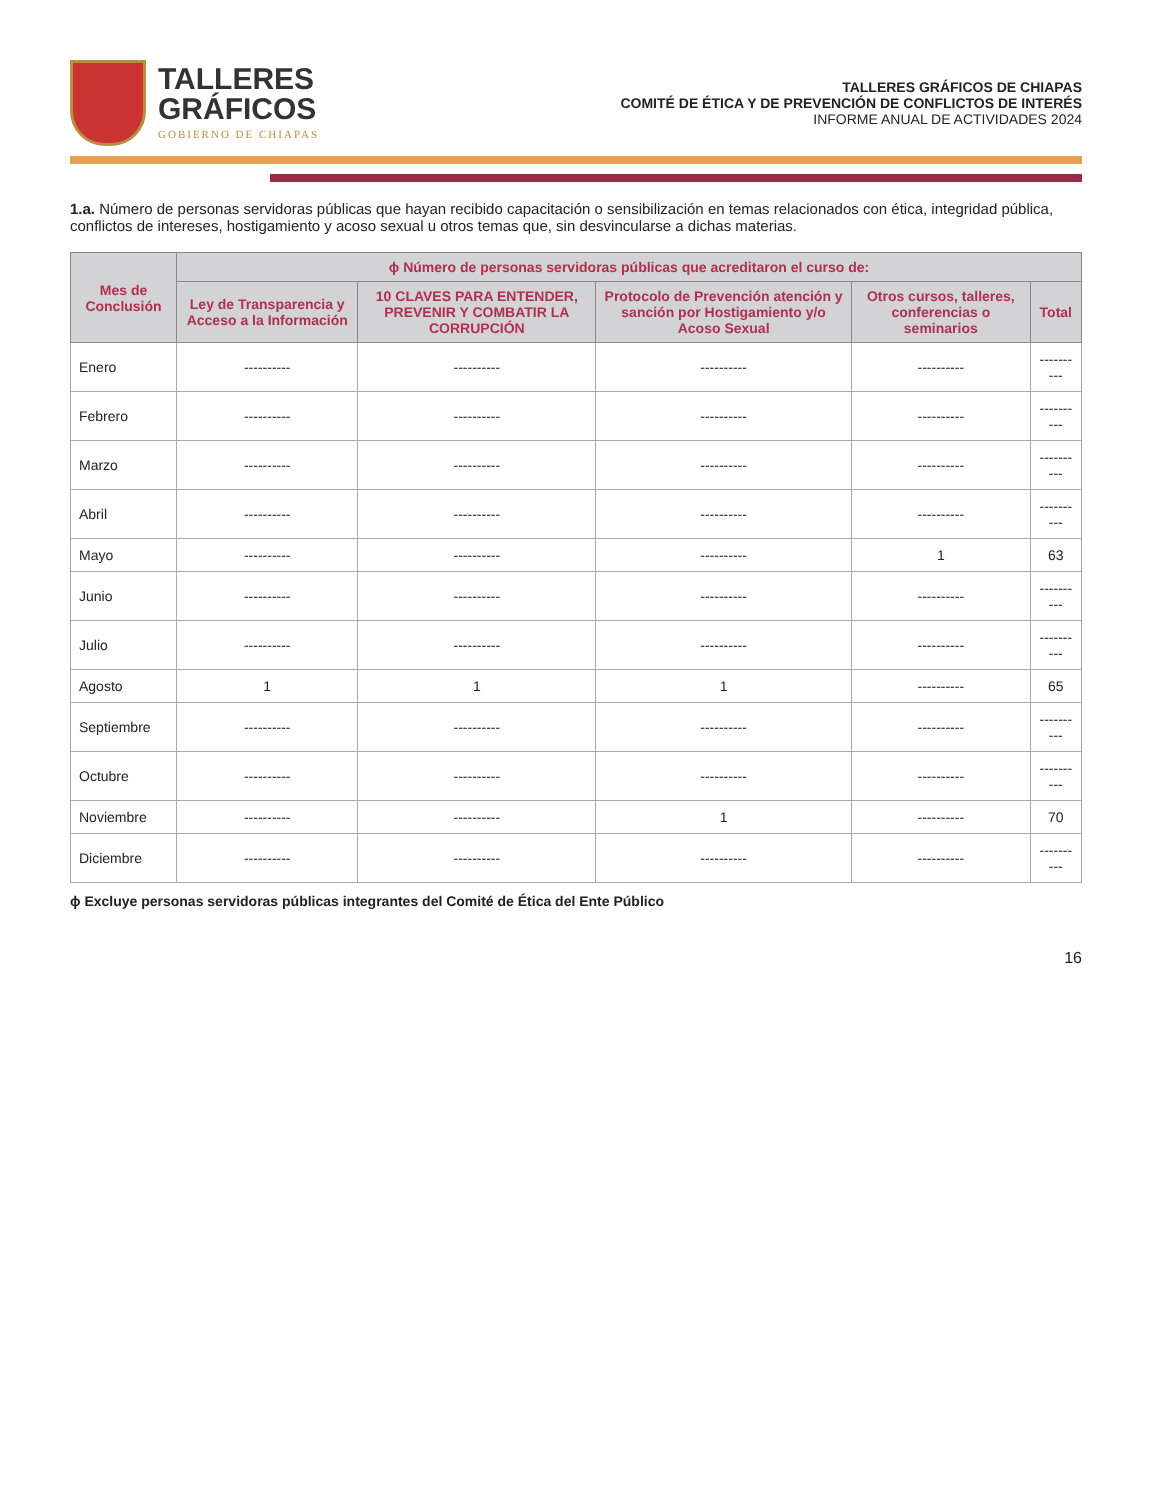TALLERES
GRÁFICOS
GOBIERNO DE CHIAPAS
TALLERES GRÁFICOS DE CHIAPAS
COMITÉ DE ÉTICA Y DE PREVENCIÓN DE CONFLICTOS DE INTERÉS
INFORME ANUAL DE ACTIVIDADES 2024
1.a. Número de personas servidoras públicas que hayan recibido capacitación o sensibilización en temas relacionados con ética, integridad pública, conflictos de intereses, hostigamiento y acoso sexual u otros temas que, sin desvincularse a dichas materias.
| Mes de Conclusión | ɸ Número de personas servidoras públicas que acreditaron el curso de: | | | | |
| --- | --- | --- | --- | --- | --- |
| | Ley de Transparencia y Acceso a la Información | 10 CLAVES PARA ENTENDER, PREVENIR Y COMBATIR LA CORRUPCIÓN | Protocolo de Prevención atención y sanción por Hostigamiento y/o Acoso Sexual | Otros cursos, talleres, conferencias o seminarios | Total |
| Enero | ---------- | ---------- | ---------- | ---------- | ---------- |
| Febrero | ---------- | ---------- | ---------- | ---------- | ---------- |
| Marzo | ---------- | ---------- | ---------- | ---------- | ---------- |
| Abril | ---------- | ---------- | ---------- | ---------- | ---------- |
| Mayo | ---------- | ---------- | ---------- | 1 | 63 |
| Junio | ---------- | ---------- | ---------- | ---------- | ---------- |
| Julio | ---------- | ---------- | ---------- | ---------- | ---------- |
| Agosto | 1 | 1 | 1 | ---------- | 65 |
| Septiembre | ---------- | ---------- | ---------- | ---------- | ---------- |
| Octubre | ---------- | ---------- | ---------- | ---------- | ---------- |
| Noviembre | ---------- | ---------- | 1 | ---------- | 70 |
| Diciembre | ---------- | ---------- | ---------- | ---------- | ---------- |
ɸ Excluye personas servidoras públicas integrantes del Comité de Ética del Ente Público
16